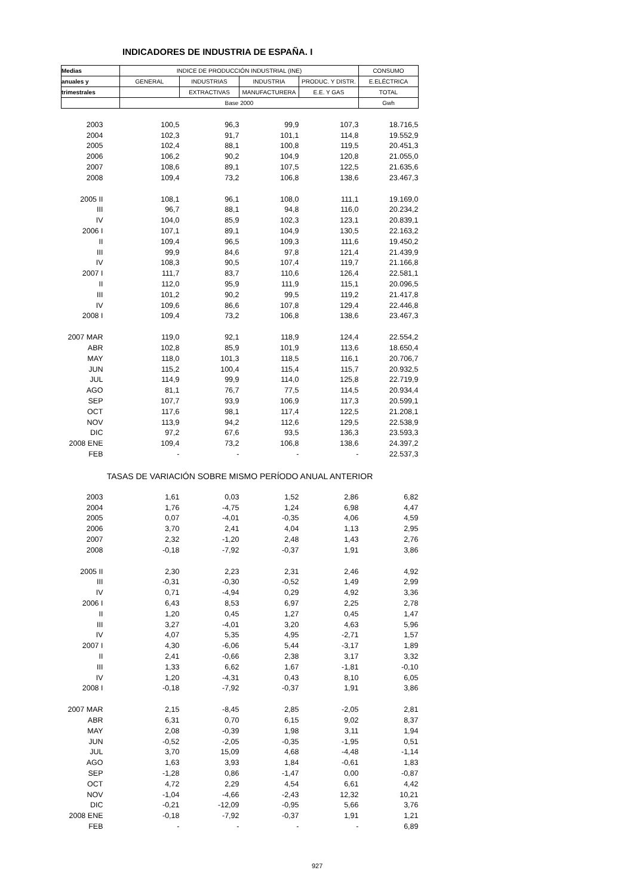INDICADORES DE INDUSTRIA DE ESPAÑA. I
| Medias | INDICE DE PRODUCCIÓN INDUSTRIAL (INE) | | | | CONSUMO |
| --- | --- | --- | --- | --- | --- |
| anuales y | GENERAL | INDUSTRIAS | INDUSTRIA | PRODUC. Y DISTR. | E.ELÉCTRICA |
| trimestrales | | EXTRACTIVAS | MANUFACTURERA | E.E. Y GAS | TOTAL |
| | Base 2000 | | | | Gwh |
| 2003 | 100,5 | 96,3 | 99,9 | 107,3 | 18.716,5 |
| 2004 | 102,3 | 91,7 | 101,1 | 114,8 | 19.552,9 |
| 2005 | 102,4 | 88,1 | 100,8 | 119,5 | 20.451,3 |
| 2006 | 106,2 | 90,2 | 104,9 | 120,8 | 21.055,0 |
| 2007 | 108,6 | 89,1 | 107,5 | 122,5 | 21.635,6 |
| 2008 | 109,4 | 73,2 | 106,8 | 138,6 | 23.467,3 |
| 2005 II | 108,1 | 96,1 | 108,0 | 111,1 | 19.169,0 |
| III | 96,7 | 88,1 | 94,8 | 116,0 | 20.234,2 |
| IV | 104,0 | 85,9 | 102,3 | 123,1 | 20.839,1 |
| 2006 I | 107,1 | 89,1 | 104,9 | 130,5 | 22.163,2 |
| II | 109,4 | 96,5 | 109,3 | 111,6 | 19.450,2 |
| III | 99,9 | 84,6 | 97,8 | 121,4 | 21.439,9 |
| IV | 108,3 | 90,5 | 107,4 | 119,7 | 21.166,8 |
| 2007 I | 111,7 | 83,7 | 110,6 | 126,4 | 22.581,1 |
| II | 112,0 | 95,9 | 111,9 | 115,1 | 20.096,5 |
| III | 101,2 | 90,2 | 99,5 | 119,2 | 21.417,8 |
| IV | 109,6 | 86,6 | 107,8 | 129,4 | 22.446,8 |
| 2008 I | 109,4 | 73,2 | 106,8 | 138,6 | 23.467,3 |
| 2007 MAR | 119,0 | 92,1 | 118,9 | 124,4 | 22.554,2 |
| ABR | 102,8 | 85,9 | 101,9 | 113,6 | 18.650,4 |
| MAY | 118,0 | 101,3 | 118,5 | 116,1 | 20.706,7 |
| JUN | 115,2 | 100,4 | 115,4 | 115,7 | 20.932,5 |
| JUL | 114,9 | 99,9 | 114,0 | 125,8 | 22.719,9 |
| AGO | 81,1 | 76,7 | 77,5 | 114,5 | 20.934,4 |
| SEP | 107,7 | 93,9 | 106,9 | 117,3 | 20.599,1 |
| OCT | 117,6 | 98,1 | 117,4 | 122,5 | 21.208,1 |
| NOV | 113,9 | 94,2 | 112,6 | 129,5 | 22.538,9 |
| DIC | 97,2 | 67,6 | 93,5 | 136,3 | 23.593,3 |
| 2008 ENE | 109,4 | 73,2 | 106,8 | 138,6 | 24.397,2 |
| FEB | - | - | - | - | 22.537,3 |
| TASAS DE VARIACIÓN SOBRE MISMO PERÍODO ANUAL ANTERIOR | | | | | |
| 2003 | 1,61 | 0,03 | 1,52 | 2,86 | 6,82 |
| 2004 | 1,76 | -4,75 | 1,24 | 6,98 | 4,47 |
| 2005 | 0,07 | -4,01 | -0,35 | 4,06 | 4,59 |
| 2006 | 3,70 | 2,41 | 4,04 | 1,13 | 2,95 |
| 2007 | 2,32 | -1,20 | 2,48 | 1,43 | 2,76 |
| 2008 | -0,18 | -7,92 | -0,37 | 1,91 | 3,86 |
| 2005 II | 2,30 | 2,23 | 2,31 | 2,46 | 4,92 |
| III | -0,31 | -0,30 | -0,52 | 1,49 | 2,99 |
| IV | 0,71 | -4,94 | 0,29 | 4,92 | 3,36 |
| 2006 I | 6,43 | 8,53 | 6,97 | 2,25 | 2,78 |
| II | 1,20 | 0,45 | 1,27 | 0,45 | 1,47 |
| III | 3,27 | -4,01 | 3,20 | 4,63 | 5,96 |
| IV | 4,07 | 5,35 | 4,95 | -2,71 | 1,57 |
| 2007 I | 4,30 | -6,06 | 5,44 | -3,17 | 1,89 |
| II | 2,41 | -0,66 | 2,38 | 3,17 | 3,32 |
| III | 1,33 | 6,62 | 1,67 | -1,81 | -0,10 |
| IV | 1,20 | -4,31 | 0,43 | 8,10 | 6,05 |
| 2008 I | -0,18 | -7,92 | -0,37 | 1,91 | 3,86 |
| 2007 MAR | 2,15 | -8,45 | 2,85 | -2,05 | 2,81 |
| ABR | 6,31 | 0,70 | 6,15 | 9,02 | 8,37 |
| MAY | 2,08 | -0,39 | 1,98 | 3,11 | 1,94 |
| JUN | -0,52 | -2,05 | -0,35 | -1,95 | 0,51 |
| JUL | 3,70 | 15,09 | 4,68 | -4,48 | -1,14 |
| AGO | 1,63 | 3,93 | 1,84 | -0,61 | 1,83 |
| SEP | -1,28 | 0,86 | -1,47 | 0,00 | -0,87 |
| OCT | 4,72 | 2,29 | 4,54 | 6,61 | 4,42 |
| NOV | -1,04 | -4,66 | -2,43 | 12,32 | 10,21 |
| DIC | -0,21 | -12,09 | -0,95 | 5,66 | 3,76 |
| 2008 ENE | -0,18 | -7,92 | -0,37 | 1,91 | 1,21 |
| FEB | - | - | - | - | 6,89 |
927